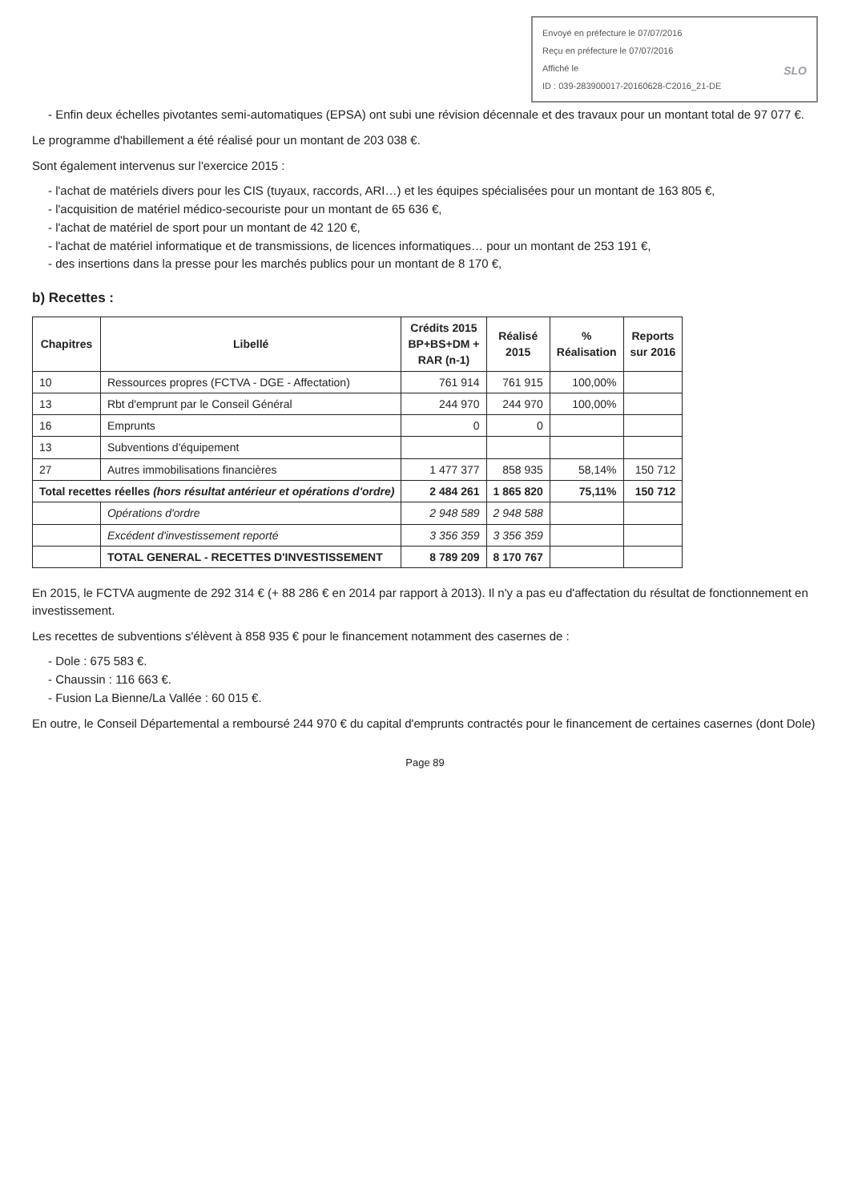Envoyé en préfecture le 07/07/2016
Reçu en préfecture le 07/07/2016
Affiché le SLO
ID : 039-283900017-20160628-C2016_21-DE
- Enfin deux échelles pivotantes semi-automatiques (EPSA) ont subi une révision décennale et des travaux pour un montant total de 97 077 €.
Le programme d'habillement a été réalisé pour un montant de 203 038 €.
Sont également intervenus sur l'exercice 2015 :
- l'achat de matériels divers pour les CIS (tuyaux, raccords, ARI…) et les équipes spécialisées pour un montant de 163 805 €,
- l'acquisition de matériel médico-secouriste pour un montant de 65 636 €,
- l'achat de matériel de sport pour un montant de 42 120 €,
- l'achat de matériel informatique et de transmissions, de licences informatiques… pour un montant de 253 191 €,
- des insertions dans la presse pour les marchés publics pour un montant de 8 170 €,
b) Recettes :
| Chapitres | Libellé | Crédits 2015 BP+BS+DM + RAR (n-1) | Réalisé 2015 | % Réalisation | Reports sur 2016 |
| --- | --- | --- | --- | --- | --- |
| 10 | Ressources propres (FCTVA - DGE - Affectation) | 761 914 | 761 915 | 100,00% | |
| 13 | Rbt d'emprunt par le Conseil Général | 244 970 | 244 970 | 100,00% | |
| 16 | Emprunts | 0 | 0 | | |
| 13 | Subventions d'équipement | | | | |
| 27 | Autres immobilisations financières | 1 477 377 | 858 935 | 58,14% | 150 712 |
| Total recettes réelles (hors résultat antérieur et opérations d'ordre) | | 2 484 261 | 1 865 820 | 75,11% | 150 712 |
| | Opérations d'ordre | 2 948 589 | 2 948 588 | | |
| | Excédent d'investissement reporté | 3 356 359 | 3 356 359 | | |
| | TOTAL GENERAL - RECETTES D'INVESTISSEMENT | 8 789 209 | 8 170 767 | | |
En 2015, le FCTVA augmente de 292 314 € (+ 88 286 € en 2014 par rapport à 2013). Il n'y a pas eu d'affectation du résultat de fonctionnement en investissement.
Les recettes de subventions s'élèvent à 858 935 € pour le financement notamment des casernes de :
- Dole : 675 583 €.
- Chaussin : 116 663 €.
- Fusion La Bienne/La Vallée : 60 015 €.
En outre, le Conseil Départemental a remboursé 244 970 € du capital d'emprunts contractés pour le financement de certaines casernes (dont Dole)
Page 89